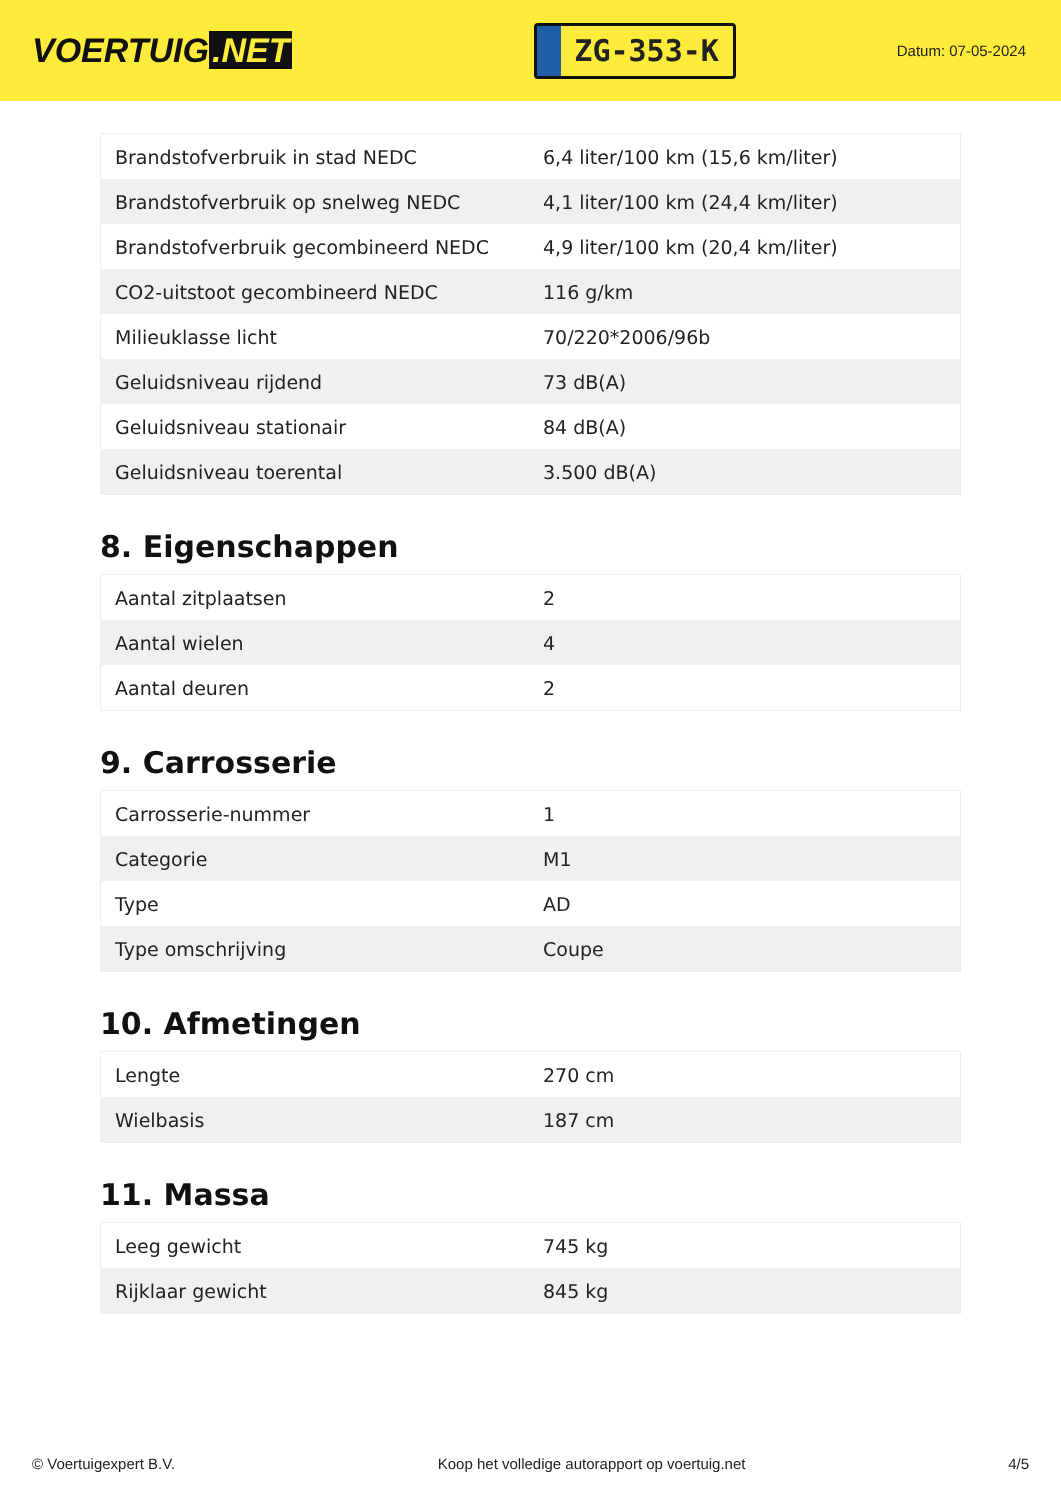VOERTUIG.NET
ZG-353-K
Datum: 07-05-2024
| Brandstofverbruik in stad NEDC | 6,4 liter/100 km (15,6 km/liter) |
| Brandstofverbruik op snelweg NEDC | 4,1 liter/100 km (24,4 km/liter) |
| Brandstofverbruik gecombineerd NEDC | 4,9 liter/100 km (20,4 km/liter) |
| CO2-uitstoot gecombineerd NEDC | 116 g/km |
| Milieuklasse licht | 70/220*2006/96b |
| Geluidsniveau rijdend | 73 dB(A) |
| Geluidsniveau stationair | 84 dB(A) |
| Geluidsniveau toerental | 3.500 dB(A) |
8. Eigenschappen
| Aantal zitplaatsen | 2 |
| Aantal wielen | 4 |
| Aantal deuren | 2 |
9. Carrosserie
| Carrosserie-nummer | 1 |
| Categorie | M1 |
| Type | AD |
| Type omschrijving | Coupe |
10. Afmetingen
| Lengte | 270 cm |
| Wielbasis | 187 cm |
11. Massa
| Leeg gewicht | 745 kg |
| Rijklaar gewicht | 845 kg |
© Voertuigexpert B.V. Koop het volledige autorapport op voertuig.net 4/5